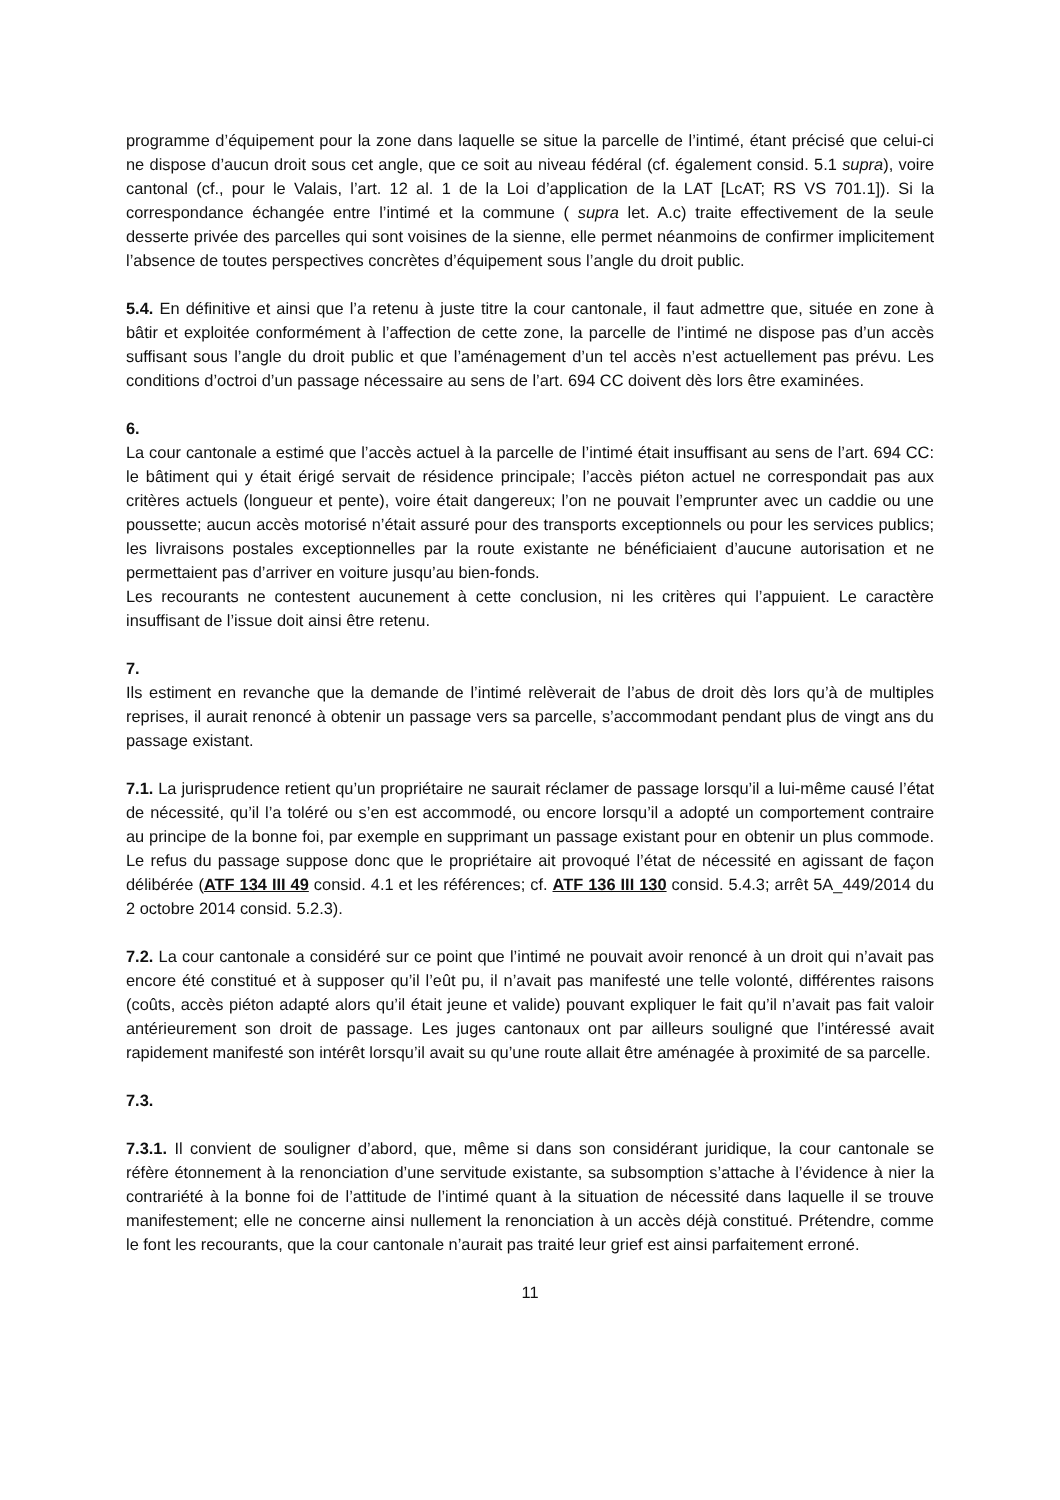programme d’équipement pour la zone dans laquelle se situe la parcelle de l’intimé, étant précisé que celui-ci ne dispose d’aucun droit sous cet angle, que ce soit au niveau fédéral (cf. également consid. 5.1 supra), voire cantonal (cf., pour le Valais, l’art. 12 al. 1 de la Loi d’application de la LAT [LcAT; RS VS 701.1]). Si la correspondance échangée entre l’intimé et la commune ( supra let. A.c) traite effectivement de la seule desserte privée des parcelles qui sont voisines de la sienne, elle permet néanmoins de confirmer implicitement l’absence de toutes perspectives concrètes d’équipement sous l’angle du droit public.
5.4. En définitive et ainsi que l’a retenu à juste titre la cour cantonale, il faut admettre que, située en zone à bâtir et exploitée conformément à l’affection de cette zone, la parcelle de l’intimé ne dispose pas d’un accès suffisant sous l’angle du droit public et que l’aménagement d’un tel accès n’est actuellement pas prévu. Les conditions d’octroi d’un passage nécessaire au sens de l’art. 694 CC doivent dès lors être examinées.
6.
La cour cantonale a estimé que l’accès actuel à la parcelle de l’intimé était insuffisant au sens de l’art. 694 CC: le bâtiment qui y était érigé servait de résidence principale; l’accès piéton actuel ne correspondait pas aux critères actuels (longueur et pente), voire était dangereux; l’on ne pouvait l’emprunter avec un caddie ou une poussette; aucun accès motorisé n’était assuré pour des transports exceptionnels ou pour les services publics; les livraisons postales exceptionnelles par la route existante ne bénéficiaient d’aucune autorisation et ne permettaient pas d’arriver en voiture jusqu’au bien-fonds.
Les recourants ne contestent aucunement à cette conclusion, ni les critères qui l’appuient. Le caractère insuffisant de l’issue doit ainsi être retenu.
7.
Ils estiment en revanche que la demande de l’intimé relèverait de l’abus de droit dès lors qu’à de multiples reprises, il aurait renoncé à obtenir un passage vers sa parcelle, s’accommodant pendant plus de vingt ans du passage existant.
7.1. La jurisprudence retient qu’un propriétaire ne saurait réclamer de passage lorsqu’il a lui-même causé l’état de nécessité, qu’il l’a toléré ou s’en est accommodé, ou encore lorsqu’il a adopté un comportement contraire au principe de la bonne foi, par exemple en supprimant un passage existant pour en obtenir un plus commode. Le refus du passage suppose donc que le propriétaire ait provoqué l’état de nécessité en agissant de façon délibérée (ATF 134 III 49 consid. 4.1 et les références; cf. ATF 136 III 130 consid. 5.4.3; arrêt 5A_449/2014 du 2 octobre 2014 consid. 5.2.3).
7.2. La cour cantonale a considéré sur ce point que l’intimé ne pouvait avoir renoncé à un droit qui n’avait pas encore été constitué et à supposer qu’il l’eût pu, il n’avait pas manifesté une telle volonté, différentes raisons (coûts, accès piéton adapté alors qu’il était jeune et valide) pouvant expliquer le fait qu’il n’avait pas fait valoir antérieurement son droit de passage. Les juges cantonaux ont par ailleurs souligné que l’intéressé avait rapidement manifesté son intérêt lorsqu’il avait su qu’une route allait être aménagée à proximité de sa parcelle.
7.3.
7.3.1. Il convient de souligner d’abord, que, même si dans son considérant juridique, la cour cantonale se réfère étonnement à la renonciation d’une servitude existante, sa subsomption s’attache à l’évidence à nier la contrariété à la bonne foi de l’attitude de l’intimé quant à la situation de nécessité dans laquelle il se trouve manifestement; elle ne concerne ainsi nullement la renonciation à un accès déjà constitué. Prétendre, comme le font les recourants, que la cour cantonale n’aurait pas traité leur grief est ainsi parfaitement erroné.
11